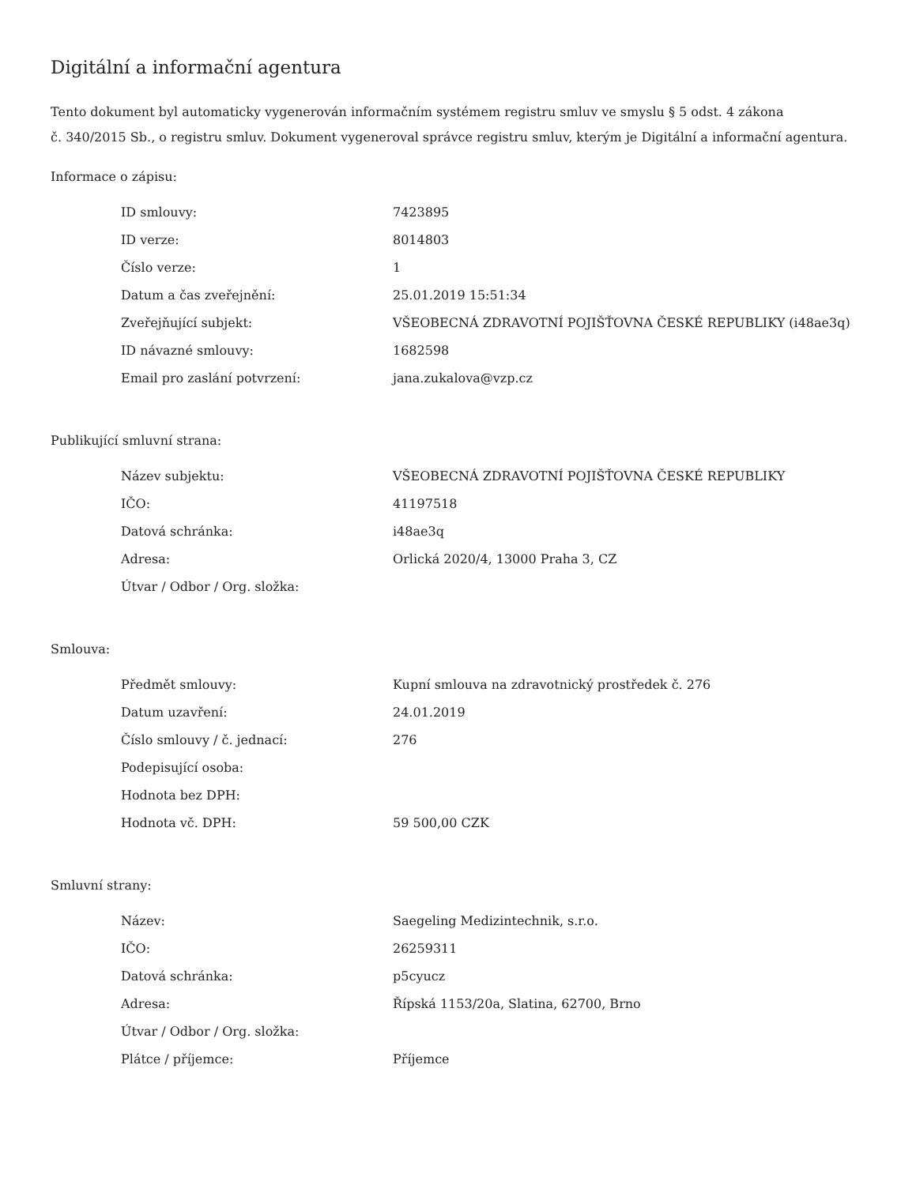Digitální a informační agentura
Tento dokument byl automaticky vygenerován informačním systémem registru smluv ve smyslu § 5 odst. 4 zákona
č. 340/2015 Sb., o registru smluv. Dokument vygeneroval správce registru smluv, kterým je Digitální a informační agentura.
Informace o zápisu:
| ID smlouvy: | 7423895 |
| ID verze: | 8014803 |
| Číslo verze: | 1 |
| Datum a čas zveřejnění: | 25.01.2019 15:51:34 |
| Zveřejňující subjekt: | VŠEOBECNÁ ZDRAVOTNÍ POJIŠŤOVNA ČESKÉ REPUBLIKY (i48ae3q) |
| ID návazné smlouvy: | 1682598 |
| Email pro zaslání potvrzení: | jana.zukalova@vzp.cz |
Publikující smluvní strana:
| Název subjektu: | VŠEOBECNÁ ZDRAVOTNÍ POJIŠŤOVNA ČESKÉ REPUBLIKY |
| IČO: | 41197518 |
| Datová schránka: | i48ae3q |
| Adresa: | Orlická 2020/4, 13000 Praha 3, CZ |
| Útvar / Odbor / Org. složka: | |
Smlouva:
| Předmět smlouvy: | Kupní smlouva na zdravotnický prostředek č. 276 |
| Datum uzavření: | 24.01.2019 |
| Číslo smlouvy / č. jednací: | 276 |
| Podepisující osoba: | |
| Hodnota bez DPH: | |
| Hodnota vč. DPH: | 59 500,00 CZK |
Smluvní strany:
| Název: | Saegeling Medizintechnik, s.r.o. |
| IČO: | 26259311 |
| Datová schránka: | p5cyucz |
| Adresa: | Řípská 1153/20a, Slatina, 62700, Brno |
| Útvar / Odbor / Org. složka: | |
| Plátce / příjemce: | Příjemce |